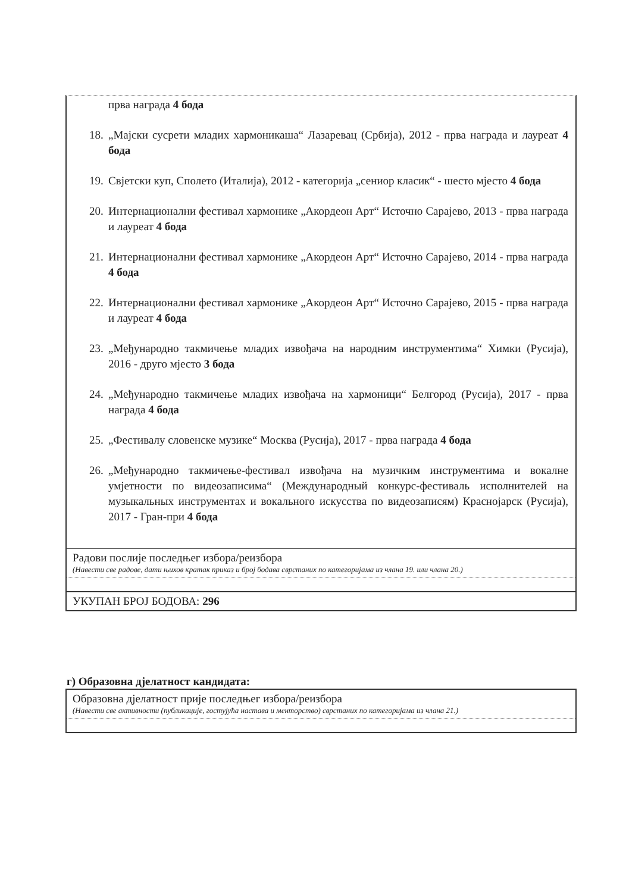прва награда 4 бода
18. „Мајски сусрети младих хармоникаша“ Лазаревац (Србија), 2012 - прва награда и лауреат 4 бода
19. Свјетски куп, Сполето (Италија), 2012 - категорија „сениор класик“ - шесто мјесто 4 бода
20. Интернационални фестивал хармонике „Акордеон Арт“ Источно Сарајево, 2013 - прва награда и лауреат 4 бода
21. Интернационални фестивал хармонике „Акордеон Арт“ Источно Сарајево, 2014 - прва награда 4 бода
22. Интернационални фестивал хармонике „Акордеон Арт“ Источно Сарајево, 2015 - прва награда и лауреат 4 бода
23. „Међународно такмичење младих извођача на народним инструментима“ Химки (Русија), 2016 - друго мјесто 3 бода
24. „Међународно такмичење младих извођача на хармоници“ Белгород (Русија), 2017 - прва награда 4 бода
25. „Фестивалу словенске музике“ Москва (Русија), 2017 - прва награда 4 бода
26. „Међународно такмичење-фестивал извођача на музичким инструментима и вокалне умјетности по видеозаписима“ (Международный конкурс-фестиваль исполнителей на музыкальных инструментах и вокального искусства по видеозаписям) Краснојарск (Русија), 2017 - Гран-при 4 бода
Радови послије последњег избора/реизбора
(Навести све радове, дати њихов кратак приказ и број бодава сврстаних по категоријама из члана 19. или члана 20.)
УКУПАН БРОЈ БОДОВА: 296
г) Образовна дјелатност кандидата:
Образовна дјелатност прије последњег избора/реизбора
(Навести све активности (публикације, гостујућа настава и менторство) сврстаних по категоријама из члана 21.)